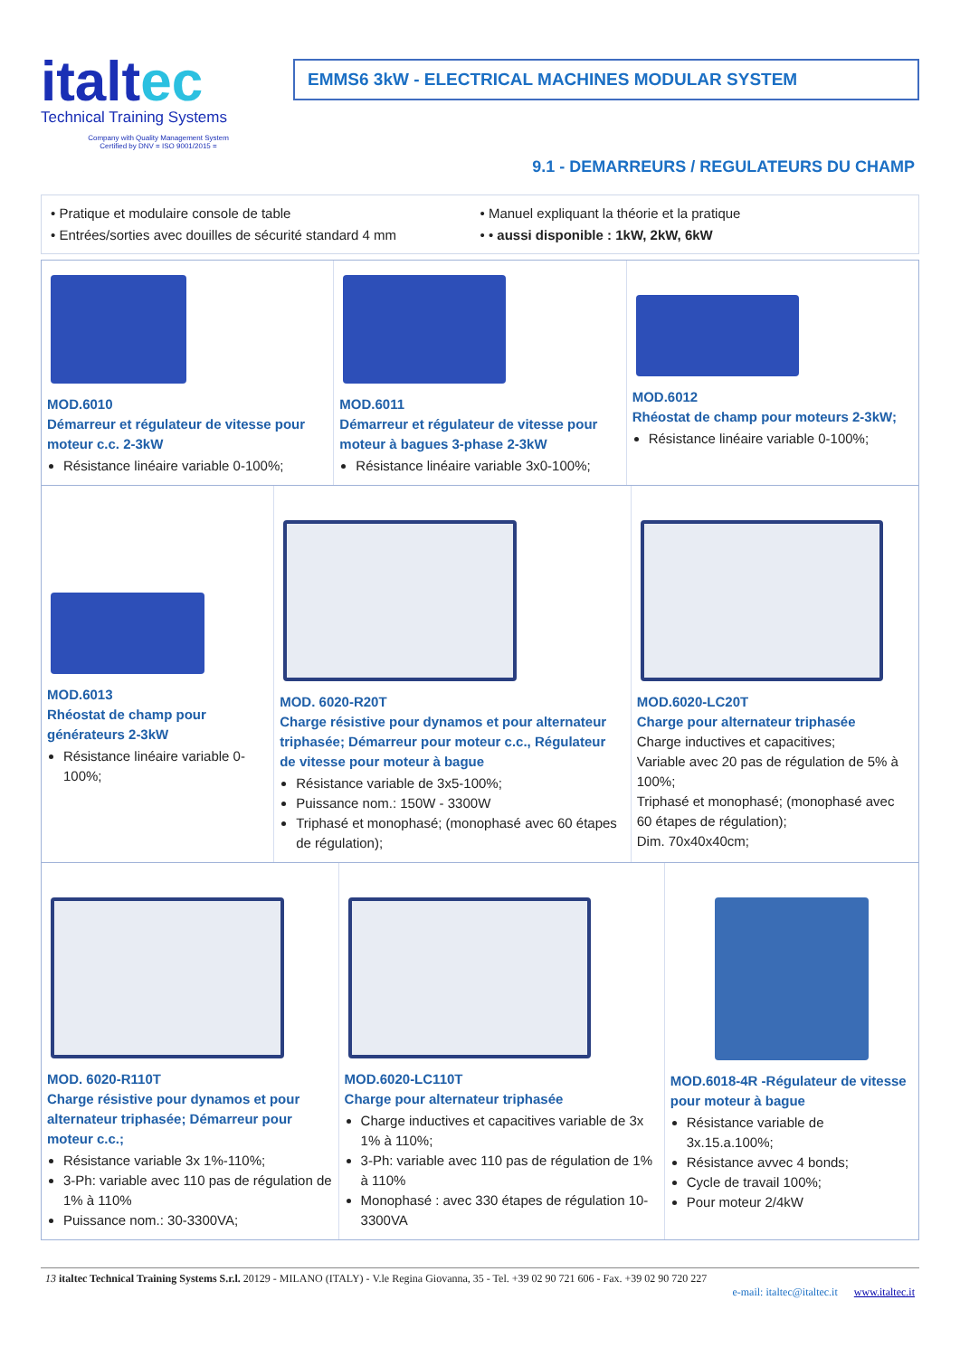italtec
Technical Training Systems
Company with Quality Management System
Certified by DNV = ISO 9001/2015 =
EMMS6 3kW - ELECTRICAL MACHINES MODULAR SYSTEM
9.1 - DEMARREURS / REGULATEURS DU CHAMP
• Pratique et modulaire console de table
• Entrées/sorties avec douilles de sécurité standard 4 mm
• Manuel expliquant la théorie et la pratique
• • aussi disponible : 1kW, 2kW, 6kW
MOD.6010
Démarreur et régulateur de vitesse pour moteur c.c. 2-3kW
Résistance linéaire variable 0-100%;
MOD.6011
Démarreur et régulateur de vitesse pour moteur à bagues 3-phase 2-3kW
Résistance linéaire variable 3x0-100%;
MOD.6012
Rhéostat de champ pour moteurs 2-3kW;
Résistance linéaire variable 0-100%;
MOD.6013
Rhéostat de champ pour générateurs 2-3kW
Résistance linéaire variable 0-100%;
MOD. 6020-R20T
Charge résistive pour dynamos et pour alternateur triphasée; Démarreur pour moteur c.c., Régulateur de vitesse pour moteur à bague
Résistance variable de 3x5-100%;
Puissance nom.: 150W - 3300W
Triphasé et monophasé; (monophasé avec 60 étapes de régulation);
MOD.6020-LC20T
Charge pour alternateur triphasée
Charge inductives et capacitives;
Variable avec 20 pas de régulation de 5% à 100%;
Triphasé et monophasé; (monophasé avec 60 étapes de régulation);
Dim. 70x40x40cm;
MOD. 6020-R110T
Charge résistive pour dynamos et pour alternateur triphasée; Démarreur pour moteur c.c.;
Résistance variable 3x 1%-110%;
3-Ph: variable avec 110 pas de régulation de 1% à 110%
Puissance nom.: 30-3300VA;
MOD.6020-LC110T
Charge pour alternateur triphasée
Charge inductives et capacitives variable de 3x 1% à 110%;
3-Ph: variable avec 110 pas de régulation de 1% à 110%
Monophasé : avec 330 étapes de régulation 10-3300VA
MOD.6018-4R -Régulateur de vitesse pour moteur à bague
Résistance variable de 3x.15.a.100%;
Résistance avvec 4 bonds;
Cycle de travail 100%;
Pour moteur 2/4kW
13 italtec Technical Training Systems S.r.l. 20129 - MILANO (ITALY) - V.le Regina Giovanna, 35 - Tel. +39 02 90 721 606 - Fax. +39 02 90 720 227
e-mail: italtec@italtec.it www.italtec.it